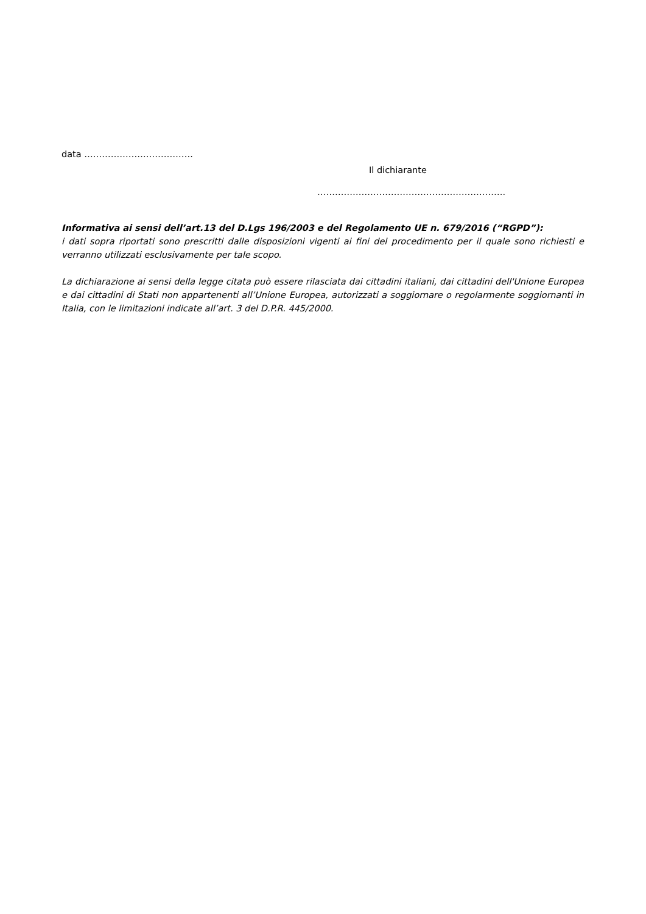data ……………………………….
Il dichiarante
……………………………………………………….
Informativa ai sensi dell’art.13 del D.Lgs 196/2003 e del Regolamento UE n. 679/2016 (“RGPD”):
i dati sopra riportati sono prescritti dalle disposizioni vigenti ai fini del procedimento per il quale sono richiesti e verranno utilizzati esclusivamente per tale scopo.
La dichiarazione ai sensi della legge citata può essere rilasciata dai cittadini italiani, dai cittadini dell'Unione Europea e dai cittadini di Stati non appartenenti all’Unione Europea, autorizzati a soggiornare o regolarmente soggiornanti in Italia, con le limitazioni indicate all’art. 3 del D.P.R. 445/2000.